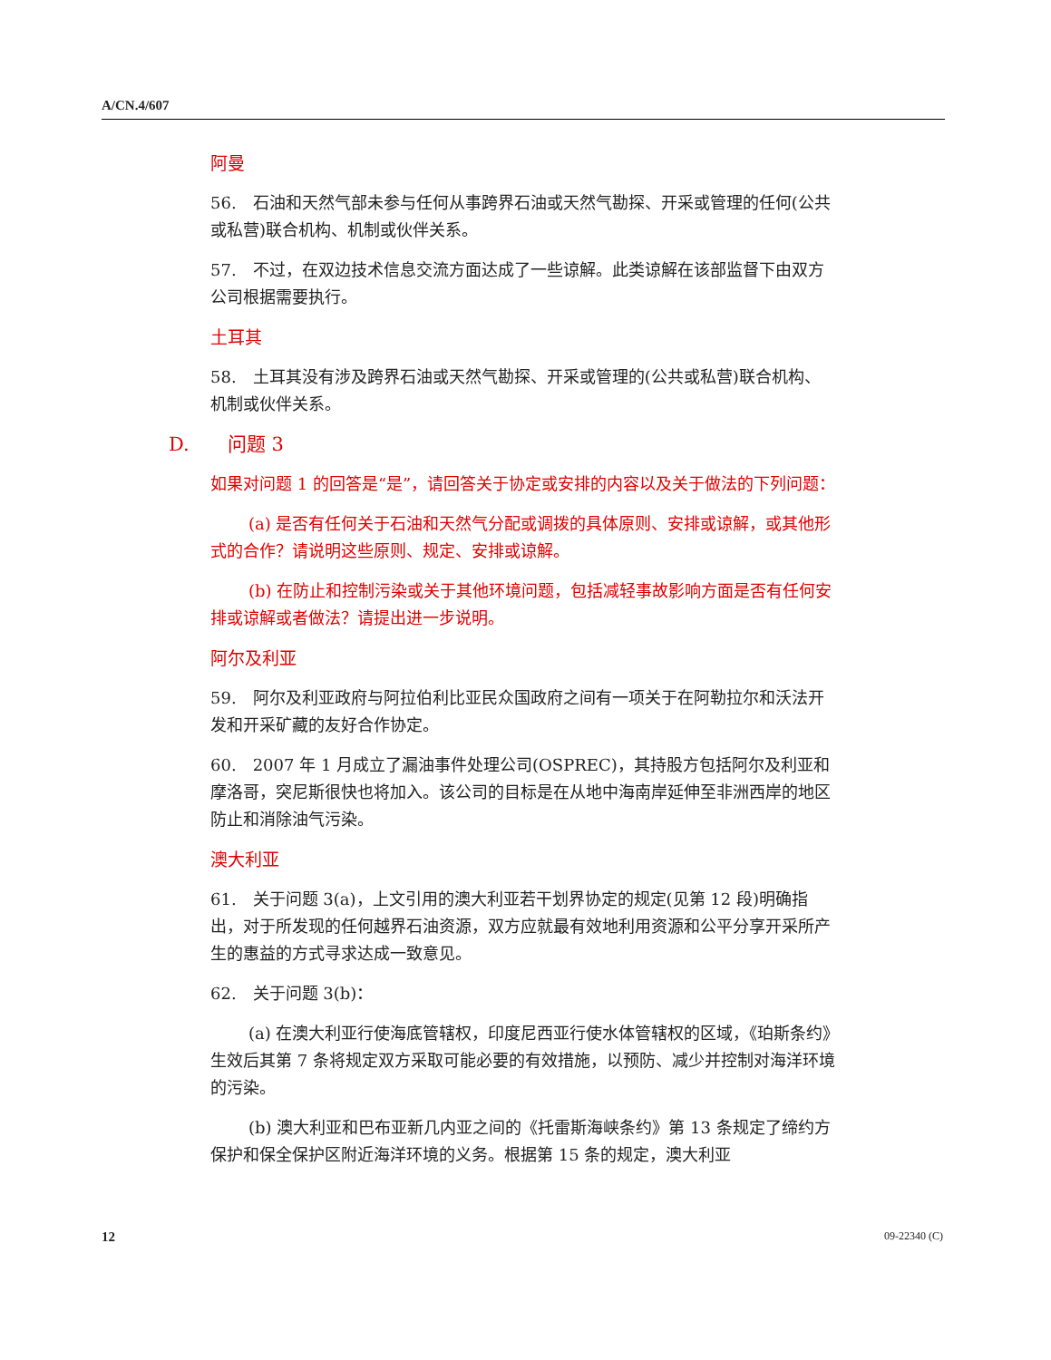A/CN.4/607
阿曼
56.　石油和天然气部未参与任何从事跨界石油或天然气勘探、开采或管理的任何(公共或私营)联合机构、机制或伙伴关系。
57.　不过，在双边技术信息交流方面达成了一些谅解。此类谅解在该部监督下由双方公司根据需要执行。
土耳其
58.　土耳其没有涉及跨界石油或天然气勘探、开采或管理的(公共或私营)联合机构、机制或伙伴关系。
D.　　问题 3
如果对问题 1 的回答是“是”，请回答关于协定或安排的内容以及关于做法的下列问题：
(a) 是否有任何关于石油和天然气分配或调拨的具体原则、安排或谅解，或其他形式的合作？请说明这些原则、规定、安排或谅解。
(b) 在防止和控制污染或关于其他环境问题，包括减轻事故影响方面是否有任何安排或谅解或者做法？请提出进一步说明。
阿尔及利亚
59.　阿尔及利亚政府与阿拉伯利比亚民众国政府之间有一项关于在阿勒拉尔和沃法开发和开采矿藏的友好合作协定。
60.　2007 年 1 月成立了漏油事件处理公司(OSPREC)，其持股方包括阿尔及利亚和摩洛哥，突尼斯很快也将加入。该公司的目标是在从地中海南岸延伸至非洲西岸的地区防止和消除油气污染。
澳大利亚
61.　关于问题 3(a)，上文引用的澳大利亚若干划界协定的规定(见第 12 段)明确指出，对于所发现的任何越界石油资源，双方应就最有效地利用资源和公平分享开采所产生的惠益的方式寻求达成一致意见。
62.　关于问题 3(b)：
(a) 在澳大利亚行使海底管辖权，印度尼西亚行使水体管辖权的区域，《珀斯条约》生效后其第 7 条将规定双方采取可能必要的有效措施，以预防、减少并控制对海洋环境的污染。
(b) 澳大利亚和巴布亚新几内亚之间的《托雷斯海峡条约》第 13 条规定了缔约方保护和保全保护区附近海洋环境的义务。根据第 15 条的规定，澳大利亚
12 09-22340 (C)